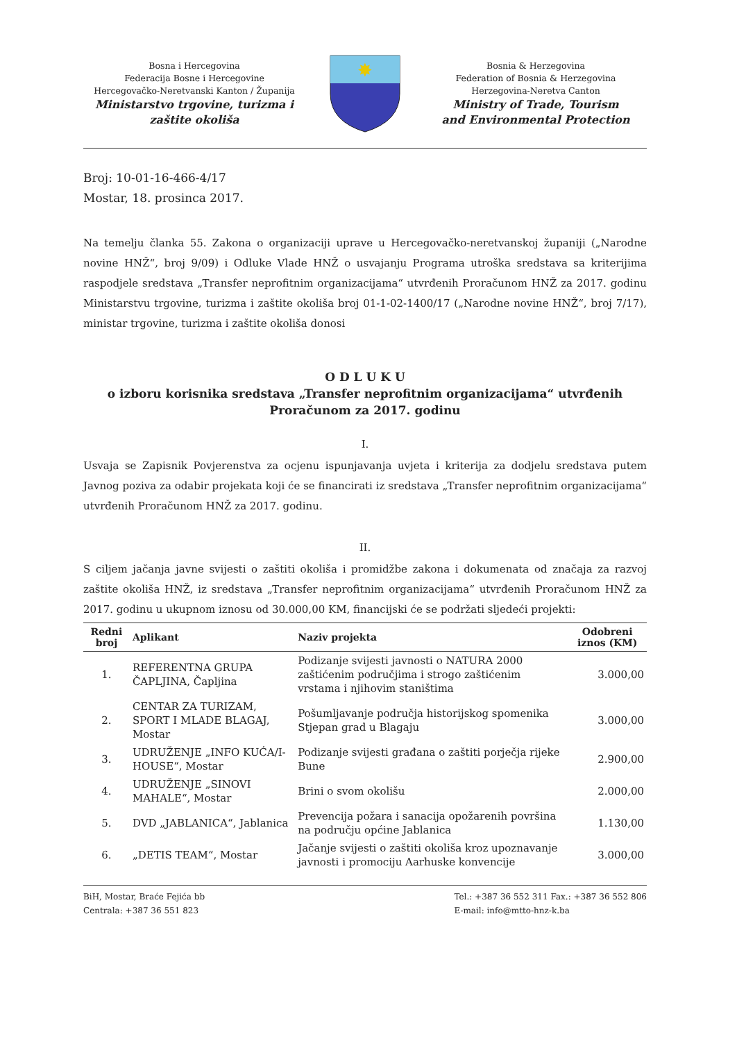Bosna i Hercegovina
Federacija Bosne i Hercegovine
Hercegovačko-Neretvanski Kanton / Županija
Ministarstvo trgovine, turizma i
zaštite okoliša
✸
Bosnia & Herzegovina
Federation of Bosnia & Herzegovina
Herzegovina-Neretva Canton
Ministry of Trade, Tourism
and Environmental Protection
Broj: 10-01-16-466-4/17
Mostar, 18. prosinca 2017.
Na temelju članka 55. Zakona o organizaciji uprave u Hercegovačko-neretvanskoj županiji („Narodne novine HNŽ“, broj 9/09) i Odluke Vlade HNŽ o usvajanju Programa utroška sredstava sa kriterijima raspodjele sredstava „Transfer neprofitnim organizacijama“ utvrđenih Proračunom HNŽ za 2017. godinu Ministarstvu trgovine, turizma i zaštite okoliša broj 01-1-02-1400/17 („Narodne novine HNŽ“, broj 7/17), ministar trgovine, turizma i zaštite okoliša donosi
O D L U K U
o izboru korisnika sredstava „Transfer neprofitnim organizacijama“ utvrđenih
Proračunom za 2017. godinu
I.
Usvaja se Zapisnik Povjerenstva za ocjenu ispunjavanja uvjeta i kriterija za dodjelu sredstava putem Javnog poziva za odabir projekata koji će se financirati iz sredstava „Transfer neprofitnim organizacijama“ utvrđenih Proračunom HNŽ za 2017. godinu.
II.
S ciljem jačanja javne svijesti o zaštiti okoliša i promidžbe zakona i dokumenata od značaja za razvoj zaštite okoliša HNŽ, iz sredstava „Transfer neprofitnim organizacijama“ utvrđenih Proračunom HNŽ za 2017. godinu u ukupnom iznosu od 30.000,00 KM, financijski će se podržati sljedeći projekti:
| Redni broj | Aplikant | Naziv projekta | Odobreni iznos (KM) |
| --- | --- | --- | --- |
| 1. | REFERENTNA GRUPA ČAPLJINA, Čapljina | Podizanje svijesti javnosti o NATURA 2000 zaštićenim područjima i strogo zaštićenim vrstama i njihovim staništima | 3.000,00 |
| 2. | CENTAR ZA TURIZAM, SPORT I MLADE BLAGAJ, Mostar | Pošumljavanje područja historijskog spomenika Stjepan grad u Blagaju | 3.000,00 |
| 3. | UDRUŽENJE „INFO KUĆA/I-HOUSE“, Mostar | Podizanje svijesti građana o zaštiti porječja rijeke Bune | 2.900,00 |
| 4. | UDRUŽENJE „SINOVI MAHALE“, Mostar | Brini o svom okolišu | 2.000,00 |
| 5. | DVD „JABLANICA“, Jablanica | Prevencija požara i sanacija opožarenih površina na području općine Jablanica | 1.130,00 |
| 6. | „DETIS TEAM“, Mostar | Jačanje svijesti o zaštiti okoliša kroz upoznavanje javnosti i promociju Aarhuske konvencije | 3.000,00 |
BiH, Mostar, Braće Fejića bb
Centrala: +387 36 551 823
Tel.: +387 36 552 311 Fax.: +387 36 552 806
E-mail: info@mtto-hnz-k.ba